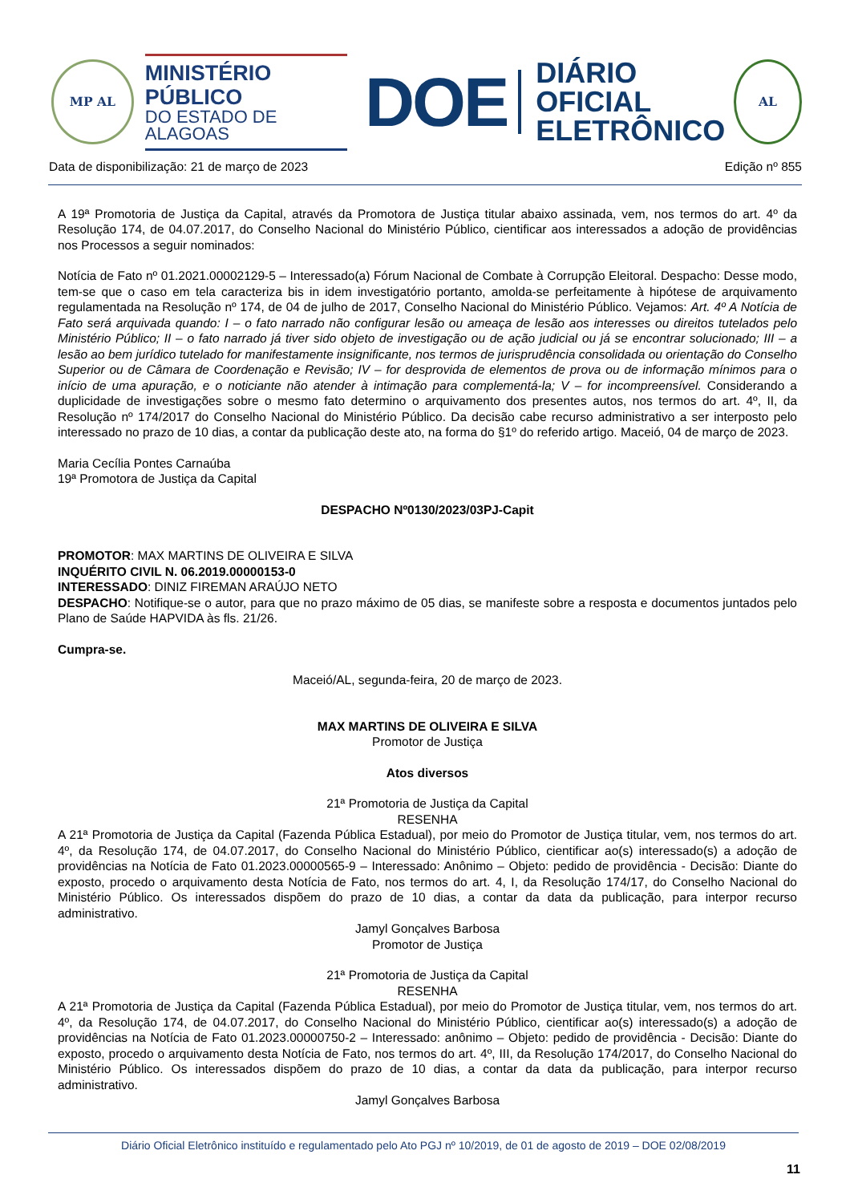MP AL
MINISTÉRIO PÚBLICO
DO ESTADO DE ALAGOAS
DOE
DIÁRIO OFICIAL
ELETRÔNICO
AL
Data de disponibilização: 21 de março de 2023 Edição nº 855
A 19ª Promotoria de Justiça da Capital, através da Promotora de Justiça titular abaixo assinada, vem, nos termos do art. 4º da Resolução 174, de 04.07.2017, do Conselho Nacional do Ministério Público, cientificar aos interessados a adoção de providências nos Processos a seguir nominados:
Notícia de Fato nº 01.2021.00002129-5 – Interessado(a) Fórum Nacional de Combate à Corrupção Eleitoral. Despacho: Desse modo, tem-se que o caso em tela caracteriza bis in idem investigatório portanto, amolda-se perfeitamente à hipótese de arquivamento regulamentada na Resolução nº 174, de 04 de julho de 2017, Conselho Nacional do Ministério Público. Vejamos: Art. 4º A Notícia de Fato será arquivada quando: I – o fato narrado não configurar lesão ou ameaça de lesão aos interesses ou direitos tutelados pelo Ministério Público; II – o fato narrado já tiver sido objeto de investigação ou de ação judicial ou já se encontrar solucionado; III – a lesão ao bem jurídico tutelado for manifestamente insignificante, nos termos de jurisprudência consolidada ou orientação do Conselho Superior ou de Câmara de Coordenação e Revisão; IV – for desprovida de elementos de prova ou de informação mínimos para o início de uma apuração, e o noticiante não atender à intimação para complementá-la; V – for incompreensível. Considerando a duplicidade de investigações sobre o mesmo fato determino o arquivamento dos presentes autos, nos termos do art. 4º, II, da Resolução nº 174/2017 do Conselho Nacional do Ministério Público. Da decisão cabe recurso administrativo a ser interposto pelo interessado no prazo de 10 dias, a contar da publicação deste ato, na forma do §1º do referido artigo. Maceió, 04 de março de 2023.
Maria Cecília Pontes Carnaúba
19ª Promotora de Justiça da Capital
DESPACHO Nº0130/2023/03PJ-Capit
PROMOTOR: MAX MARTINS DE OLIVEIRA E SILVA
INQUÉRITO CIVIL N. 06.2019.00000153-0
INTERESSADO: DINIZ FIREMAN ARAÚJO NETO
DESPACHO: Notifique-se o autor, para que no prazo máximo de 05 dias, se manifeste sobre a resposta e documentos juntados pelo Plano de Saúde HAPVIDA às fls. 21/26.
Cumpra-se.
Maceió/AL, segunda-feira, 20 de março de 2023.
MAX MARTINS DE OLIVEIRA E SILVA
Promotor de Justiça
Atos diversos
21ª Promotoria de Justiça da Capital
RESENHA
A 21ª Promotoria de Justiça da Capital (Fazenda Pública Estadual), por meio do Promotor de Justiça titular, vem, nos termos do art. 4º, da Resolução 174, de 04.07.2017, do Conselho Nacional do Ministério Público, cientificar ao(s) interessado(s) a adoção de providências na Notícia de Fato 01.2023.00000565-9 – Interessado: Anônimo – Objeto: pedido de providência - Decisão: Diante do exposto, procedo o arquivamento desta Notícia de Fato, nos termos do art. 4, I, da Resolução 174/17, do Conselho Nacional do Ministério Público. Os interessados dispõem do prazo de 10 dias, a contar da data da publicação, para interpor recurso administrativo.
Jamyl Gonçalves Barbosa
Promotor de Justiça
21ª Promotoria de Justiça da Capital
RESENHA
A 21ª Promotoria de Justiça da Capital (Fazenda Pública Estadual), por meio do Promotor de Justiça titular, vem, nos termos do art. 4º, da Resolução 174, de 04.07.2017, do Conselho Nacional do Ministério Público, cientificar ao(s) interessado(s) a adoção de providências na Notícia de Fato 01.2023.00000750-2 – Interessado: anônimo – Objeto: pedido de providência - Decisão: Diante do exposto, procedo o arquivamento desta Notícia de Fato, nos termos do art. 4º, III, da Resolução 174/2017, do Conselho Nacional do Ministério Público. Os interessados dispõem do prazo de 10 dias, a contar da data da publicação, para interpor recurso administrativo.
Jamyl Gonçalves Barbosa
Diário Oficial Eletrônico instituído e regulamentado pelo Ato PGJ nº 10/2019, de 01 de agosto de 2019 – DOE 02/08/2019
11